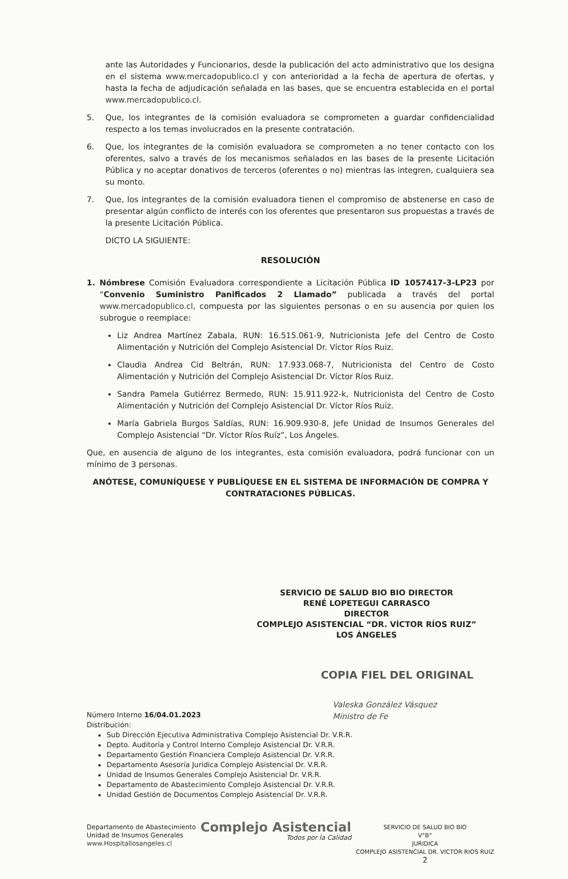ante las Autoridades y Funcionarios, desde la publicación del acto administrativo que los designa en el sistema www.mercadopublico.cl y con anterioridad a la fecha de apertura de ofertas, y hasta la fecha de adjudicación señalada en las bases, que se encuentra establecida en el portal www.mercadopublico.cl.
5. Que, los integrantes de la comisión evaluadora se comprometen a guardar confidencialidad respecto a los temas involucrados en la presente contratación.
6. Que, los integrantes de la comisión evaluadora se comprometen a no tener contacto con los oferentes, salvo a través de los mecanismos señalados en las bases de la presente Licitación Pública y no aceptar donativos de terceros (oferentes o no) mientras las integren, cualquiera sea su monto.
7. Que, los integrantes de la comisión evaluadora tienen el compromiso de abstenerse en caso de presentar algún conflicto de interés con los oferentes que presentaron sus propuestas a través de la presente Licitación Pública.
DICTO LA SIGUIENTE:
RESOLUCIÓN
1. Nómbrese Comisión Evaluadora correspondiente a Licitación Pública ID 1057417-3-LP23 por “Convenio Suministro Panificados 2 Llamado” publicada a través del portal www.mercadopublico.cl, compuesta por las siguientes personas o en su ausencia por quien los subrogue o reemplace:
Liz Andrea Martínez Zabala, RUN: 16.515.061-9, Nutricionista Jefe del Centro de Costo Alimentación y Nutrición del Complejo Asistencial Dr. Víctor Ríos Ruiz.
Claudia Andrea Cid Beltrán, RUN: 17.933.068-7, Nutricionista del Centro de Costo Alimentación y Nutrición del Complejo Asistencial Dr. Víctor Ríos Ruiz.
Sandra Pamela Gutiérrez Bermedo, RUN: 15.911.922-k, Nutricionista del Centro de Costo Alimentación y Nutrición del Complejo Asistencial Dr. Víctor Ríos Ruiz.
María Gabriela Burgos Saldías, RUN: 16.909.930-8, Jefe Unidad de Insumos Generales del Complejo Asistencial “Dr. Víctor Ríos Ruíz”, Los Ángeles.
Que, en ausencia de alguno de los integrantes, esta comisión evaluadora, podrá funcionar con un mínimo de 3 personas.
ANÓTESE, COMUNÍQUESE Y PUBLÍQUESE EN EL SISTEMA DE INFORMACIÓN DE COMPRA Y CONTRATACIONES PÚBLICAS.
SERVICIO DE SALUD BIO BIO DIRECTOR
RENÉ LOPETEGUI CARRASCO
DIRECTOR
COMPLEJO ASISTENCIAL “DR. VÍCTOR RÍOS RUIZ”
LOS ÁNGELES
COPIA FIEL DEL ORIGINAL
Valeska González Vásquez
Ministro de Fe
Número Interno 16/04.01.2023
Distribución:
Sub Dirección Ejecutiva Administrativa Complejo Asistencial Dr. V.R.R.
Depto. Auditoría y Control Interno Complejo Asistencial Dr. V.R.R.
Departamento Gestión Financiera Complejo Asistencial Dr. V.R.R.
Departamento Asesoría Jurídica Complejo Asistencial Dr. V.R.R.
Unidad de Insumos Generales Complejo Asistencial Dr. V.R.R.
Departamento de Abastecimiento Complejo Asistencial Dr. V.R.R.
Unidad Gestión de Documentos Complejo Asistencial Dr. V.R.R.
Departamento de Abastecimiento
Unidad de Insumos Generales
www.Hospitallosangeles.cl
Complejo Asistencial
Todos por la Calidad
SERVICIO DE SALUD BIO BIO
V°B°
JURIDICA
COMPLEJO ASISTENCIAL DR. VICTOR RIOS RUIZ
2